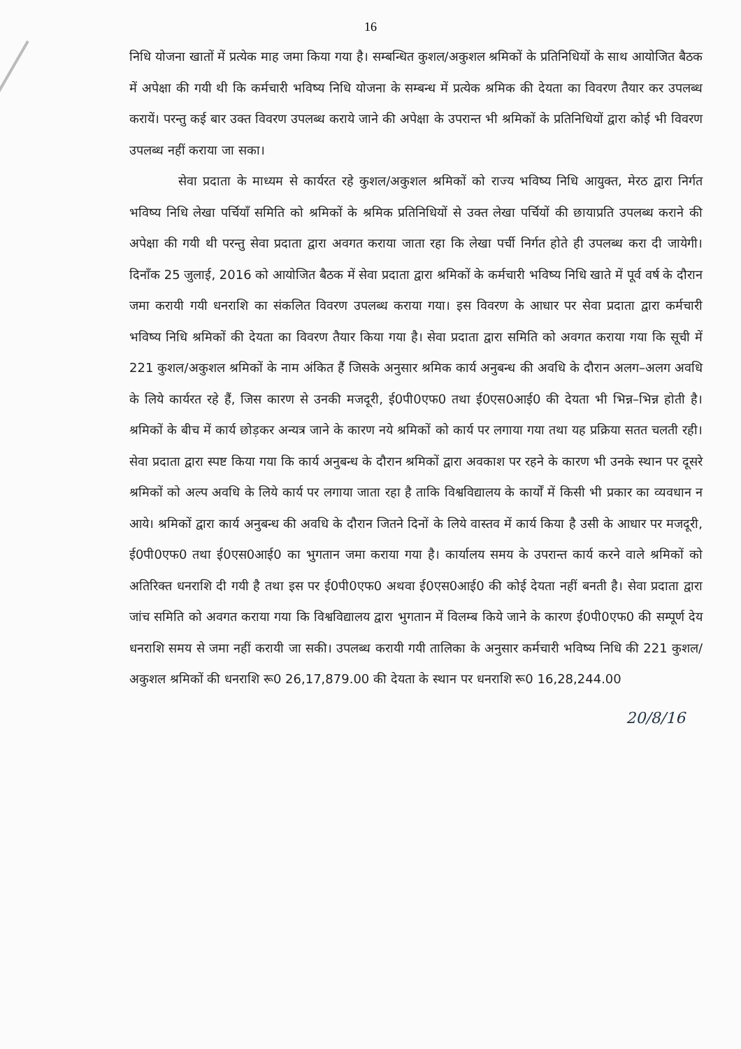16
निधि योजना खातों में प्रत्येक माह जमा किया गया है। सम्बन्धित कुशल/अकुशल श्रमिकों के प्रतिनिधियों के साथ आयोजित बैठक में अपेक्षा की गयी थी कि कर्मचारी भविष्य निधि योजना के सम्बन्ध में प्रत्येक श्रमिक की देयता का विवरण तैयार कर उपलब्ध करायें। परन्तु कई बार उक्त विवरण उपलब्ध कराये जाने की अपेक्षा के उपरान्त भी श्रमिकों के प्रतिनिधियों द्वारा कोई भी विवरण उपलब्ध नहीं कराया जा सका।
सेवा प्रदाता के माध्यम से कार्यरत रहे कुशल/अकुशल श्रमिकों को राज्य भविष्य निधि आयुक्त, मेरठ द्वारा निर्गत भविष्य निधि लेखा पर्चियाँ समिति को श्रमिकों के श्रमिक प्रतिनिधियों से उक्त लेखा पर्चियों की छायाप्रति उपलब्ध कराने की अपेक्षा की गयी थी परन्तु सेवा प्रदाता द्वारा अवगत कराया जाता रहा कि लेखा पर्ची निर्गत होते ही उपलब्ध करा दी जायेगी। दिनाँक 25 जुलाई, 2016 को आयोजित बैठक में सेवा प्रदाता द्वारा श्रमिकों के कर्मचारी भविष्य निधि खाते में पूर्व वर्ष के दौरान जमा करायी गयी धनराशि का संकलित विवरण उपलब्ध कराया गया। इस विवरण के आधार पर सेवा प्रदाता द्वारा कर्मचारी भविष्य निधि श्रमिकों की देयता का विवरण तैयार किया गया है। सेवा प्रदाता द्वारा समिति को अवगत कराया गया कि सूची में 221 कुशल/अकुशल श्रमिकों के नाम अंकित हैं जिसके अनुसार श्रमिक कार्य अनुबन्ध की अवधि के दौरान अलग–अलग अवधि के लिये कार्यरत रहे हैं, जिस कारण से उनकी मजदूरी, ई0पी0एफ0 तथा ई0एस0आई0 की देयता भी भिन्न–भिन्न होती है। श्रमिकों के बीच में कार्य छोड़कर अन्यत्र जाने के कारण नये श्रमिकों को कार्य पर लगाया गया तथा यह प्रक्रिया सतत चलती रही। सेवा प्रदाता द्वारा स्पष्ट किया गया कि कार्य अनुबन्ध के दौरान श्रमिकों द्वारा अवकाश पर रहने के कारण भी उनके स्थान पर दूसरे श्रमिकों को अल्प अवधि के लिये कार्य पर लगाया जाता रहा है ताकि विश्वविद्यालय के कार्यों में किसी भी प्रकार का व्यवधान न आये। श्रमिकों द्वारा कार्य अनुबन्ध की अवधि के दौरान जितने दिनों के लिये वास्तव में कार्य किया है उसी के आधार पर मजदूरी, ई0पी0एफ0 तथा ई0एस0आई0 का भुगतान जमा कराया गया है। कार्यालय समय के उपरान्त कार्य करने वाले श्रमिकों को अतिरिक्त धनराशि दी गयी है तथा इस पर ई0पी0एफ0 अथवा ई0एस0आई0 की कोई देयता नहीं बनती है। सेवा प्रदाता द्वारा जांच समिति को अवगत कराया गया कि विश्वविद्यालय द्वारा भुगतान में विलम्ब किये जाने के कारण ई0पी0एफ0 की सम्पूर्ण देय धनराशि समय से जमा नहीं करायी जा सकी। उपलब्ध करायी गयी तालिका के अनुसार कर्मचारी भविष्य निधि की 221 कुशल/अकुशल श्रमिकों की धनराशि रू0 26,17,879.00 की देयता के स्थान पर धनराशि रू0 16,28,244.00
20/8/16